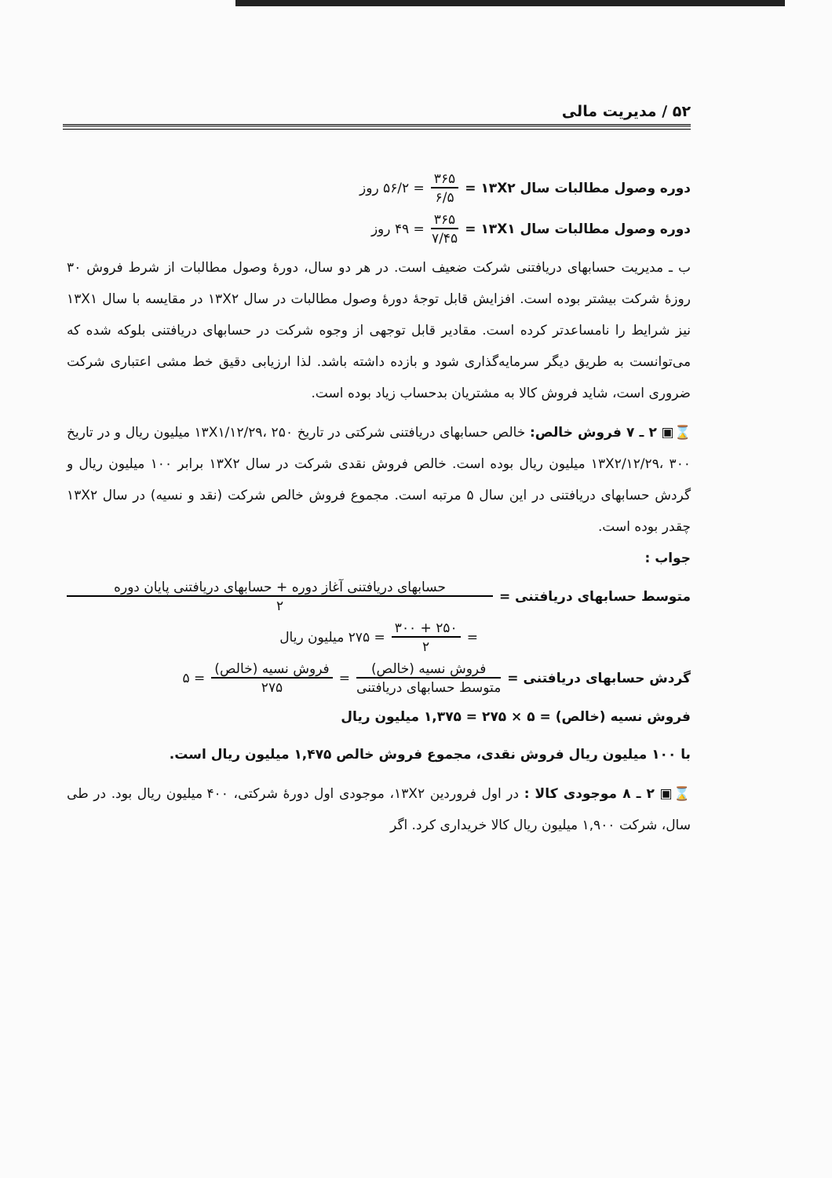۵۲ / مدیریت مالی
دوره وصول مطالبات سال ۱۳X۲ = ۳۶۵ ۶/۵ = ۵۶/۲ روز
دوره وصول مطالبات سال ۱۳X۱ = ۳۶۵ ۷/۴۵ = ۴۹ روز
ب ـ مدیریت حسابهای دریافتنی شرکت ضعیف است. در هر دو سال، دورهٔ وصول مطالبات از شرط فروش ۳۰ روزهٔ شرکت بیشتر بوده است. افزایش قابل توجهٔ دورهٔ وصول مطالبات در سال ۱۳X۲ در مقایسه با سال ۱۳X۱ نیز شرایط را نامساعدتر کرده است. مقادیر قابل توجهی از وجوه شرکت در حسابهای دریافتنی بلوکه شده که می‌توانست به طریق دیگر سرمایه‌گذاری شود و بازده داشته باشد. لذا ارزیابی دقیق خط مشی اعتباری شرکت ضروری است، شاید فروش کالا به مشتریان بدحساب زیاد بوده است.
⌛▣ ۲ ـ ۷ فروش خالص: خالص حسابهای دریافتنی شرکتی در تاریخ ۱۳X۱/۱۲/۲۹، ۲۵۰ میلیون ریال و در تاریخ ۱۳X۲/۱۲/۲۹، ۳۰۰ میلیون ریال بوده است. خالص فروش نقدی شرکت در سال ۱۳X۲ برابر ۱۰۰ میلیون ریال و گردش حسابهای دریافتنی در این سال ۵ مرتبه است. مجموع فروش خالص شرکت (نقد و نسیه) در سال ۱۳X۲ چقدر بوده است.
جواب :
متوسط حسابهای دریافتنی = حسابهای دریافتنی آغاز دوره + حسابهای دریافتنی پایان دوره ۲
= ۲۵۰ + ۳۰۰ ۲ = ۲۷۵ میلیون ریال
گردش حسابهای دریافتنی = فروش نسیه (خالص) متوسط حسابهای دریافتنی = فروش نسیه (خالص) ۲۷۵ = ۵
فروش نسیه (خالص) = ۵ × ۲۷۵ = ۱,۳۷۵ میلیون ریال
با ۱۰۰ میلیون ریال فروش نقدی، مجموع فروش خالص ۱,۴۷۵ میلیون ریال است.
⌛▣ ۲ ـ ۸ موجودی کالا : در اول فروردین ۱۳X۲، موجودی اول دورهٔ شرکتی، ۴۰۰ میلیون ریال بود. در طی سال، شرکت ۱,۹۰۰ میلیون ریال کالا خریداری کرد. اگر